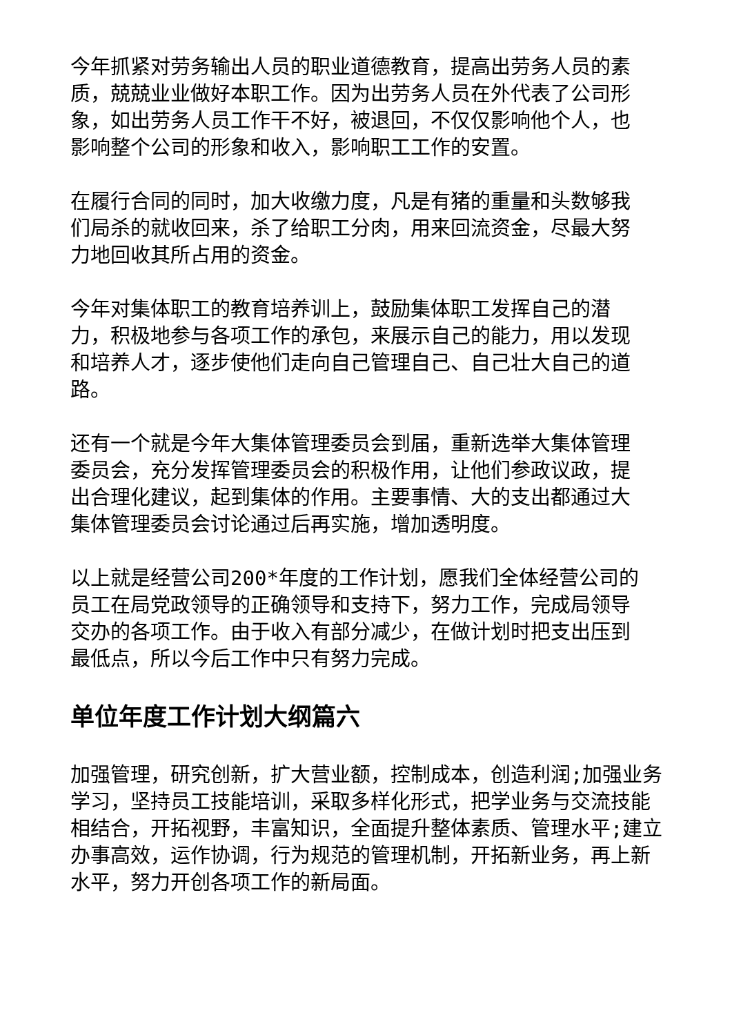今年抓紧对劳务输出人员的职业道德教育，提高出劳务人员的素质，兢兢业业做好本职工作。因为出劳务人员在外代表了公司形象，如出劳务人员工作干不好，被退回，不仅仅影响他个人，也影响整个公司的形象和收入，影响职工工作的安置。
在履行合同的同时，加大收缴力度，凡是有猪的重量和头数够我们局杀的就收回来，杀了给职工分肉，用来回流资金，尽最大努力地回收其所占用的资金。
今年对集体职工的教育培养训上，鼓励集体职工发挥自己的潜力，积极地参与各项工作的承包，来展示自己的能力，用以发现和培养人才，逐步使他们走向自己管理自己、自己壮大自己的道路。
还有一个就是今年大集体管理委员会到届，重新选举大集体管理委员会，充分发挥管理委员会的积极作用，让他们参政议政，提出合理化建议，起到集体的作用。主要事情、大的支出都通过大集体管理委员会讨论通过后再实施，增加透明度。
以上就是经营公司200*年度的工作计划，愿我们全体经营公司的员工在局党政领导的正确领导和支持下，努力工作，完成局领导交办的各项工作。由于收入有部分减少，在做计划时把支出压到最低点，所以今后工作中只有努力完成。
单位年度工作计划大纲篇六
加强管理，研究创新，扩大营业额，控制成本，创造利润;加强业务学习，坚持员工技能培训，采取多样化形式，把学业务与交流技能相结合，开拓视野，丰富知识，全面提升整体素质、管理水平;建立办事高效，运作协调，行为规范的管理机制，开拓新业务，再上新水平，努力开创各项工作的新局面。